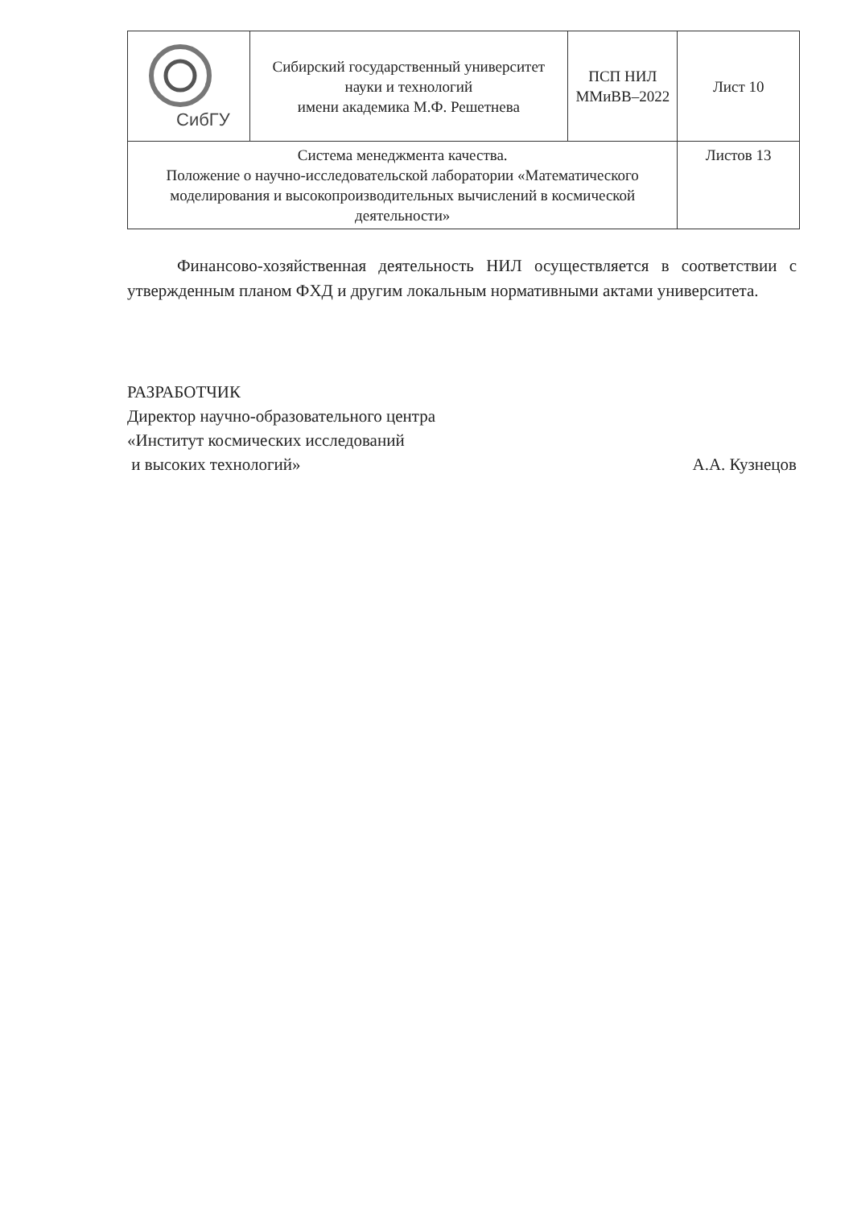| СибГУ | Сибирский государственный университет науки и технологий имени академика М.Ф. Решетнева | ПСП НИЛ ММиВВ–2022 | Лист 10 |
| Система менеджмента качества. Положение о научно-исследовательской лаборатории «Математического моделирования и высокопроизводительных вычислений в космической деятельности» | | | Листов 13 |
Финансово-хозяйственная деятельность НИЛ осуществляется в соответствии с утвержденным планом ФХД и другим локальным нормативными актами университета.
РАЗРАБОТЧИК
Директор научно-образовательного центра
«Институт космических исследований
и высоких технологий»
А.А. Кузнецов